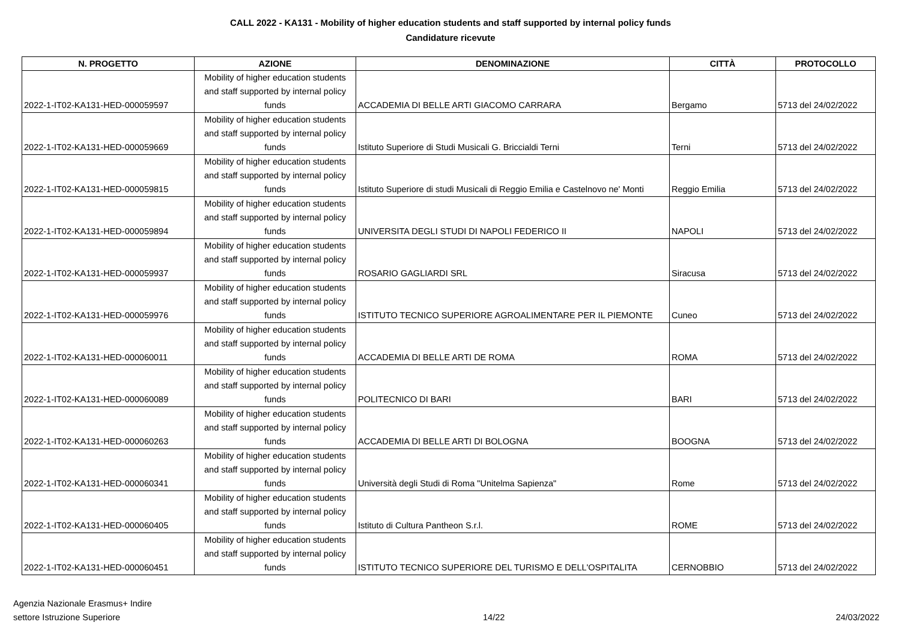CALL 2022 - KA131 - Mobility of higher education students and staff supported by internal policy funds
Candidature ricevute
| N. PROGETTO | AZIONE | DENOMINAZIONE | CITTÀ | PROTOCOLLO |
| --- | --- | --- | --- | --- |
| 2022-1-IT02-KA131-HED-000059597 | Mobility of higher education students and staff supported by internal policy funds | ACCADEMIA DI BELLE ARTI GIACOMO CARRARA | Bergamo | 5713 del 24/02/2022 |
| 2022-1-IT02-KA131-HED-000059669 | Mobility of higher education students and staff supported by internal policy funds | Istituto Superiore di Studi Musicali G. Briccialdi Terni | Terni | 5713 del 24/02/2022 |
| 2022-1-IT02-KA131-HED-000059815 | Mobility of higher education students and staff supported by internal policy funds | Istituto Superiore di studi Musicali di Reggio Emilia e Castelnovo ne' Monti | Reggio Emilia | 5713 del 24/02/2022 |
| 2022-1-IT02-KA131-HED-000059894 | Mobility of higher education students and staff supported by internal policy funds | UNIVERSITA DEGLI STUDI DI NAPOLI FEDERICO II | NAPOLI | 5713 del 24/02/2022 |
| 2022-1-IT02-KA131-HED-000059937 | Mobility of higher education students and staff supported by internal policy funds | ROSARIO GAGLIARDI SRL | Siracusa | 5713 del 24/02/2022 |
| 2022-1-IT02-KA131-HED-000059976 | Mobility of higher education students and staff supported by internal policy funds | ISTITUTO TECNICO SUPERIORE AGROALIMENTARE PER IL PIEMONTE | Cuneo | 5713 del 24/02/2022 |
| 2022-1-IT02-KA131-HED-000060011 | Mobility of higher education students and staff supported by internal policy funds | ACCADEMIA DI BELLE ARTI DE ROMA | ROMA | 5713 del 24/02/2022 |
| 2022-1-IT02-KA131-HED-000060089 | Mobility of higher education students and staff supported by internal policy funds | POLITECNICO DI BARI | BARI | 5713 del 24/02/2022 |
| 2022-1-IT02-KA131-HED-000060263 | Mobility of higher education students and staff supported by internal policy funds | ACCADEMIA DI BELLE ARTI DI BOLOGNA | BOOGNA | 5713 del 24/02/2022 |
| 2022-1-IT02-KA131-HED-000060341 | Mobility of higher education students and staff supported by internal policy funds | Università degli Studi di Roma "Unitelma Sapienza" | Rome | 5713 del 24/02/2022 |
| 2022-1-IT02-KA131-HED-000060405 | Mobility of higher education students and staff supported by internal policy funds | Istituto di Cultura Pantheon S.r.l. | ROME | 5713 del 24/02/2022 |
| 2022-1-IT02-KA131-HED-000060451 | Mobility of higher education students and staff supported by internal policy funds | ISTITUTO TECNICO SUPERIORE DEL TURISMO E DELL'OSPITALITA | CERNOBBIO | 5713 del 24/02/2022 |
Agenzia Nazionale Erasmus+ Indire
settore Istruzione Superiore
14/22
24/03/2022